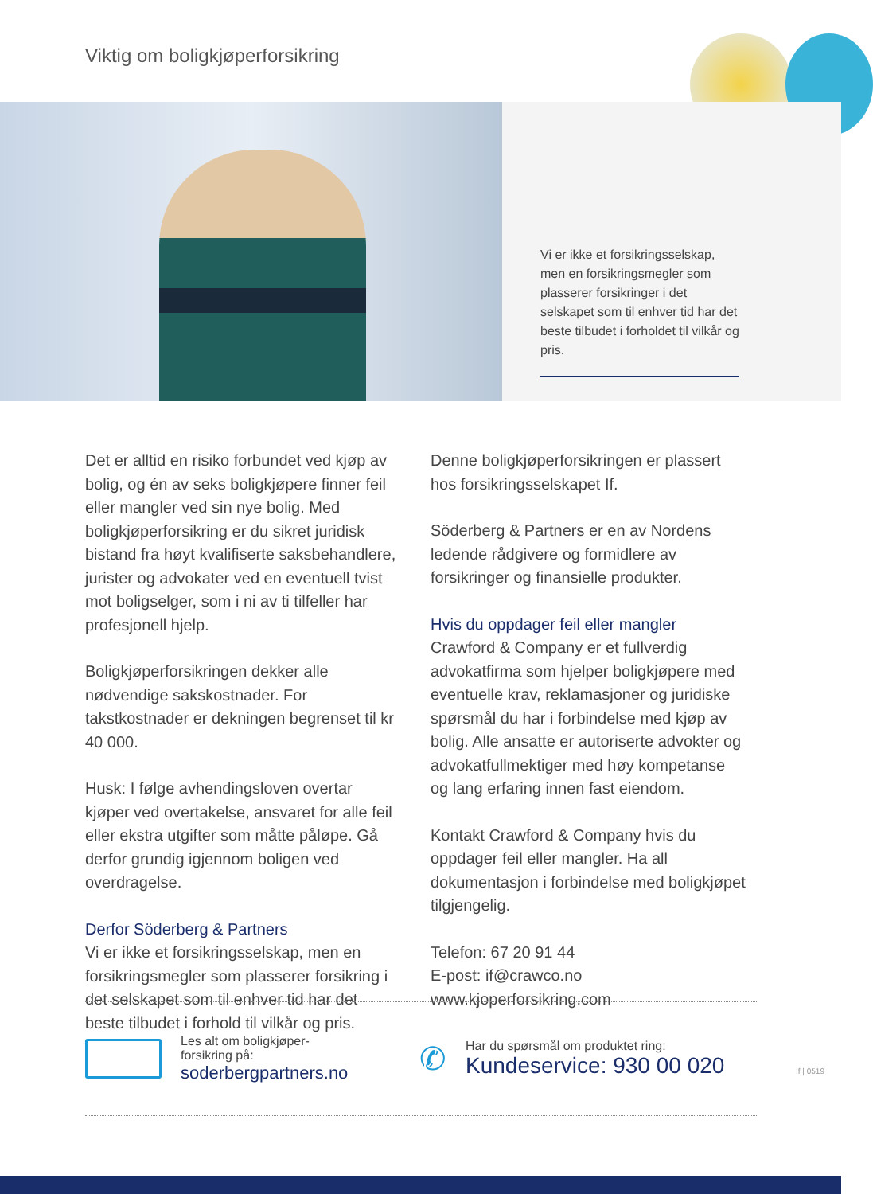Viktig om boligkjøperforsikring
Vi er ikke et forsikringsselskap, men en forsikringsmegler som plasserer forsikringer i det selskapet som til enhver tid har det beste tilbudet i forholdet til vilkår og pris.
Det er alltid en risiko forbundet ved kjøp av bolig, og én av seks boligkjøpere finner feil eller mangler ved sin nye bolig. Med boligkjøperforsikring er du sikret juridisk bistand fra høyt kvalifiserte saksbehandlere, jurister og advokater ved en eventuell tvist mot boligselger, som i ni av ti tilfeller har profesjonell hjelp.
Boligkjøperforsikringen dekker alle nødvendige sakskostnader. For takstkostnader er dekningen begrenset til kr 40 000.
Husk: I følge avhendingsloven overtar kjøper ved overtakelse, ansvaret for alle feil eller ekstra utgifter som måtte påløpe. Gå derfor grundig igjennom boligen ved overdragelse.
Derfor Söderberg & Partners
Vi er ikke et forsikringsselskap, men en forsikringsmegler som plasserer forsikring i det selskapet som til enhver tid har det beste tilbudet i forhold til vilkår og pris.
Denne boligkjøperforsikringen er plassert hos forsikringsselskapet If.
Söderberg & Partners er en av Nordens ledende rådgivere og formidlere av forsikringer og finansielle produkter.
Hvis du oppdager feil eller mangler
Crawford & Company er et fullverdig advokatfirma som hjelper boligkjøpere med eventuelle krav, reklamasjoner og juridiske spørsmål du har i forbindelse med kjøp av bolig. Alle ansatte er autoriserte advokter og advokatfullmektiger med høy kompetanse og lang erfaring innen fast eiendom.
Kontakt Crawford & Company hvis du oppdager feil eller mangler. Ha all dokumentasjon i forbindelse med boligkjøpet tilgjengelig.
Telefon: 67 20 91 44
E-post: if@crawco.no
www.kjoperforsikring.com
Les alt om boligkjøper-
forsikring på:
soderbergpartners.no
✆
Har du spørsmål om produktet ring:
Kundeservice: 930 00 020
If | 0519